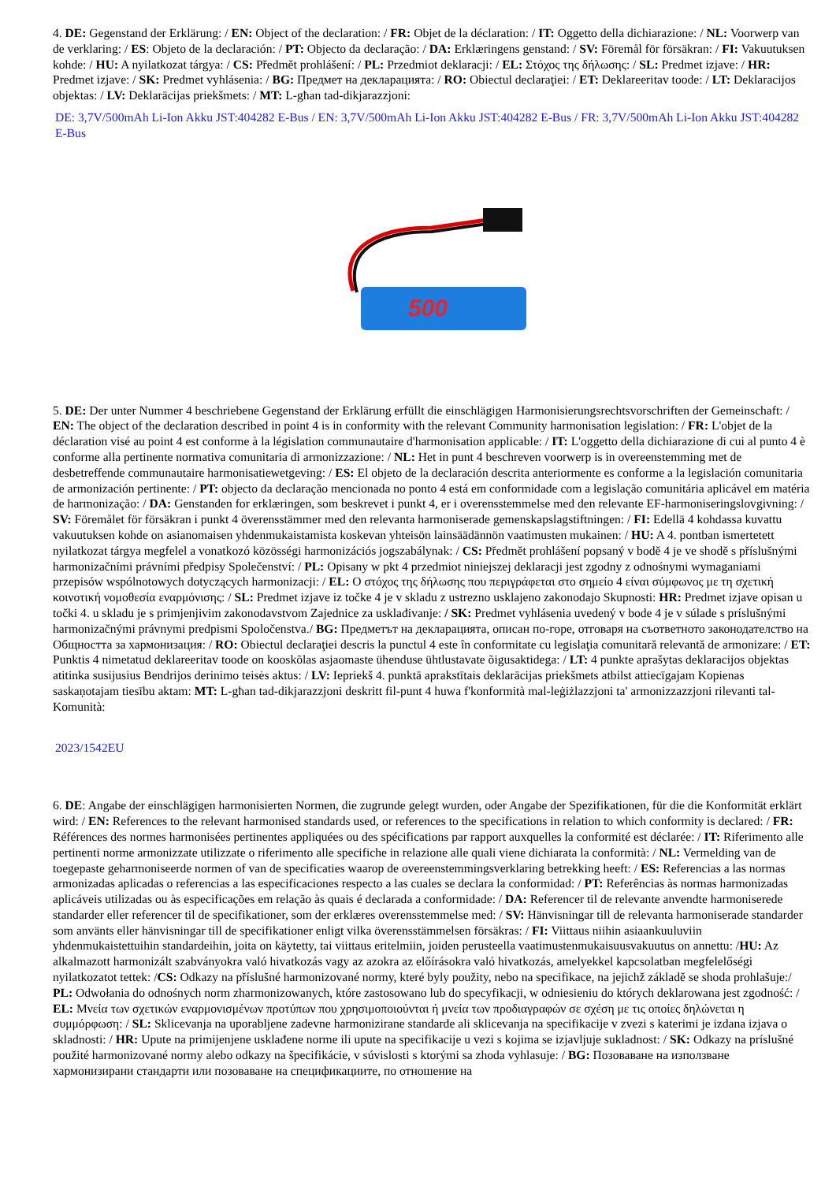4. DE: Gegenstand der Erklärung: / EN: Object of the declaration: / FR: Objet de la déclaration: / IT: Oggetto della dichiarazione: / NL: Voorwerp van de verklaring: / ES: Objeto de la declaración: / PT: Objecto da declaração: / DA: Erklæringens genstand: / SV: Föremål för försäkran: / FI: Vakuutuksen kohde: / HU: A nyilatkozat tárgya: / CS: Předmět prohlášení: / PL: Przedmiot deklaracji: / EL: Στόχος της δήλωσης: / SL: Predmet izjave: / HR: Predmet izjave: / SK: Predmet vyhlásenia: / BG: Предмет на декларацията: / RO: Obiectul declaraţiei: / ET: Deklareeritav toode: / LT: Deklaracijos objektas: / LV: Deklarācijas priekšmets: / MT: L-għan tad-dikjarazzjoni:
DE: 3,7V/500mAh Li-Ion Akku JST:404282 E-Bus / EN: 3,7V/500mAh Li-Ion Akku JST:404282 E-Bus / FR: 3,7V/500mAh Li-Ion Akku JST:404282 E-Bus
500
5. DE: Der unter Nummer 4 beschriebene Gegenstand der Erklärung erfüllt die einschlägigen Harmonisierungsrechtsvorschriften der Gemeinschaft: / EN: The object of the declaration described in point 4 is in conformity with the relevant Community harmonisation legislation: / FR: L'objet de la déclaration visé au point 4 est conforme à la législation communautaire d'harmonisation applicable: / IT: L'oggetto della dichiarazione di cui al punto 4 è conforme alla pertinente normativa comunitaria di armonizzazione: / NL: Het in punt 4 beschreven voorwerp is in overeenstemming met de desbetreffende communautaire harmonisatiewetgeving: / ES: El objeto de la declaración descrita anteriormente es conforme a la legislación comunitaria de armonización pertinente: / PT: objecto da declaração mencionada no ponto 4 está em conformidade com a legislação comunitária aplicável em matéria de harmonização: / DA: Genstanden for erklæringen, som beskrevet i punkt 4, er i overensstemmelse med den relevante EF-harmoniseringslovgivning: / SV: Föremålet för försäkran i punkt 4 överensstämmer med den relevanta harmoniserade gemenskapslagstiftningen: / FI: Edellä 4 kohdassa kuvattu vakuutuksen kohde on asianomaisen yhdenmukaistamista koskevan yhteisön lainsäädännön vaatimusten mukainen: / HU: A 4. pontban ismertetett nyilatkozat tárgya megfelel a vonatkozó közösségi harmonizációs jogszabálynak: / CS: Předmět prohlášení popsaný v bodě 4 je ve shodě s příslušnými harmonizačními právními předpisy Společenství: / PL: Opisany w pkt 4 przedmiot niniejszej deklaracji jest zgodny z odnośnymi wymaganiami przepisów wspólnotowych dotyczących harmonizacji: / EL: Ο στόχος της δήλωσης που περιγράφεται στο σημείο 4 είναι σύμφωνος με τη σχετική κοινοτική νομοθεσία εναρμόνισης: / SL: Predmet izjave iz točke 4 je v skladu z ustrezno usklajeno zakonodajo Skupnosti: HR: Predmet izjave opisan u točki 4. u skladu je s primjenjivim zakonodavstvom Zajednice za usklađivanje: / SK: Predmet vyhlásenia uvedený v bode 4 je v súlade s príslušnými harmonizačnými právnymi predpismi Spoločenstva./ BG: Предметът на декларацията, описан по-горе, отговаря на съответното законодателство на Общността за хармонизация: / RO: Obiectul declaraţiei descris la punctul 4 este în conformitate cu legislaţia comunitară relevantă de armonizare: / ET: Punktis 4 nimetatud deklareeritav toode on kooskõlas asjaomaste ühenduse ühtlustavate õigusaktidega: / LT: 4 punkte aprašytas deklaracijos objektas atitinka susijusius Bendrijos derinimo teisės aktus: / LV: Iepriekš 4. punktā aprakstītais deklarācijas priekšmets atbilst attiecīgajam Kopienas saskaņotajam tiesību aktam: MT: L-għan tad-dikjarazzjoni deskritt fil-punt 4 huwa f'konformità mal-leġiżlazzjoni ta' armonizzazzjoni rilevanti tal-Komunità:
2023/1542EU
6. DE: Angabe der einschlägigen harmonisierten Normen, die zugrunde gelegt wurden, oder Angabe der Spezifikationen, für die die Konformität erklärt wird: / EN: References to the relevant harmonised standards used, or references to the specifications in relation to which conformity is declared: / FR: Références des normes harmonisées pertinentes appliquées ou des spécifications par rapport auxquelles la conformité est déclarée: / IT: Riferimento alle pertinenti norme armonizzate utilizzate o riferimento alle specifiche in relazione alle quali viene dichiarata la conformità: / NL: Vermelding van de toegepaste geharmoniseerde normen of van de specificaties waarop de overeenstemmingsverklaring betrekking heeft: / ES: Referencias a las normas armonizadas aplicadas o referencias a las especificaciones respecto a las cuales se declara la conformidad: / PT: Referências às normas harmonizadas aplicáveis utilizadas ou às especificações em relação às quais é declarada a conformidade: / DA: Referencer til de relevante anvendte harmoniserede standarder eller referencer til de specifikationer, som der erklæres overensstemmelse med: / SV: Hänvisningar till de relevanta harmoniserade standarder som använts eller hänvisningar till de specifikationer enligt vilka överensstämmelsen försäkras: / FI: Viittaus niihin asiaankuuluviin yhdenmukaistettuihin standardeihin, joita on käytetty, tai viittaus eritelmiin, joiden perusteella vaatimustenmukaisuusvakuutus on annettu: /HU: Az alkalmazott harmonizált szabványokra való hivatkozás vagy az azokra az előírásokra való hivatkozás, amelyekkel kapcsolatban megfelelőségi nyilatkozatot tettek: /CS: Odkazy na příslušné harmonizované normy, které byly použity, nebo na specifikace, na jejichž základě se shoda prohlašuje:/ PL: Odwołania do odnośnych norm zharmonizowanych, które zastosowano lub do specyfikacji, w odniesieniu do których deklarowana jest zgodność: / EL: Μνεία των σχετικών εναρμονισμένων προτύπων που χρησιμοποιούνται ή μνεία των προδιαγραφών σε σχέση με τις οποίες δηλώνεται η συμμόρφωση: / SL: Sklicevanja na uporabljene zadevne harmonizirane standarde ali sklicevanja na specifikacije v zvezi s katerimi je izdana izjava o skladnosti: / HR: Upute na primijenjene usklađene norme ili upute na specifikacije u vezi s kojima se izjavljuje sukladnost: / SK: Odkazy na príslušné použité harmonizované normy alebo odkazy na špecifikácie, v súvislosti s ktorými sa zhoda vyhlasuje: / BG: Позоваване на използване хармонизирани стандарти или позоваване на спецификациите, по отношение на